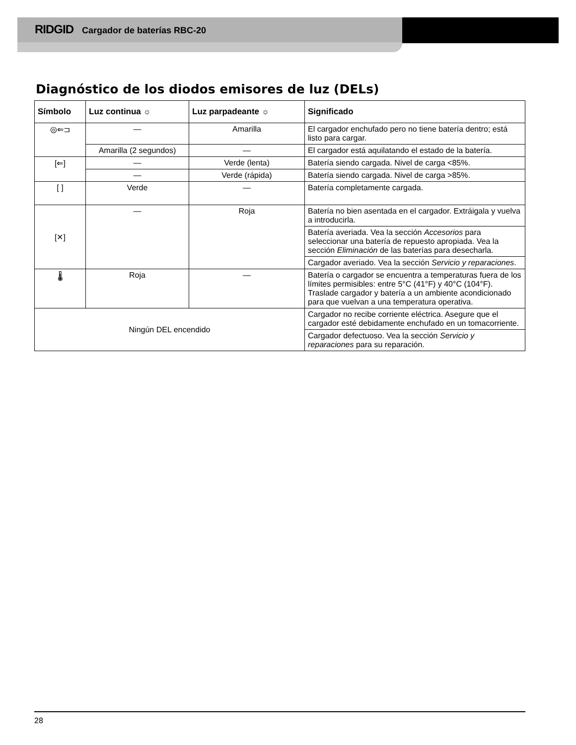RIDGID Cargador de baterías RBC-20
Diagnóstico de los diodos emisores de luz (DELs)
| Símbolo | Luz continua ☼ | Luz parpadeante ☼ | Significado |
| --- | --- | --- | --- |
| ◎⇐⊐ | — | Amarilla | El cargador enchufado pero no tiene batería dentro; está listo para cargar. |
| | Amarilla (2 segundos) | — | El cargador está aquilatando el estado de la batería. |
| [⇐] | — | Verde (lenta) | Batería siendo cargada. Nivel de carga <85%. |
| | — | Verde (rápida) | Batería siendo cargada. Nivel de carga >85%. |
| [ ] | Verde | — | Batería completamente cargada. |
| [✕] | — | Roja | Batería no bien asentada en el cargador. Extráigala y vuelva a introducirla. |
| | | | Batería averiada. Vea la sección Accesorios para seleccionar una batería de repuesto apropiada. Vea la sección Eliminación de las baterías para desecharla. |
| | | | Cargador averiado. Vea la sección Servicio y reparaciones . |
| 🌡 | Roja | — | Batería o cargador se encuentra a temperaturas fuera de los límites permisibles: entre 5°C (41°F) y 40°C (104°F). Traslade cargador y batería a un ambiente acondicionado para que vuelvan a una temperatura operativa. |
| Ningún DEL encendido | | | Cargador no recibe corriente eléctrica. Asegure que el cargador esté debidamente enchufado en un tomacorriente. |
| | | | Cargador defectuoso. Vea la sección Servicio y reparaciones para su reparación. |
28